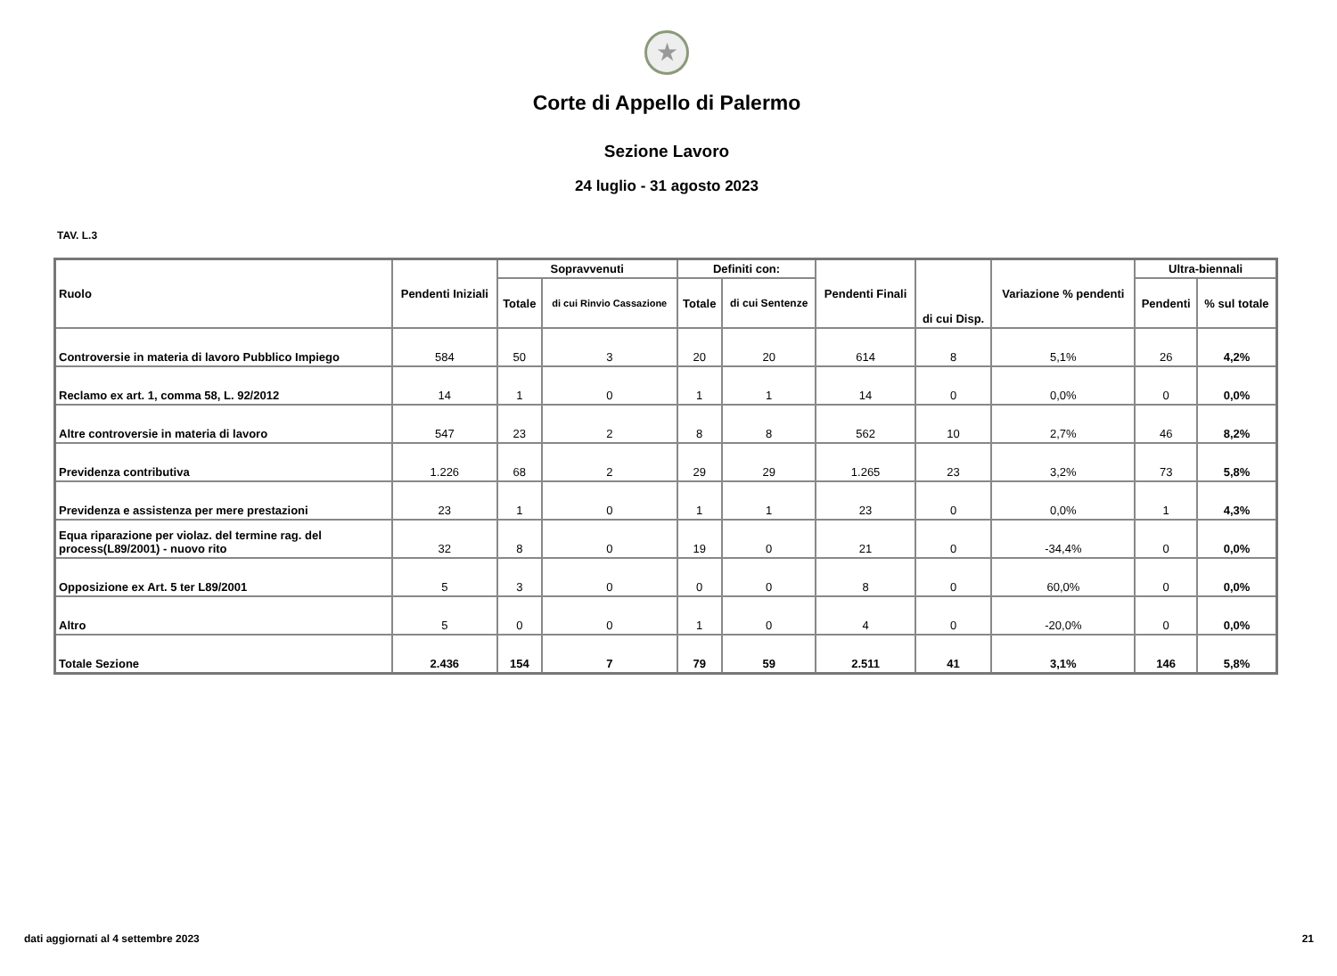★
Corte di Appello di Palermo
Sezione Lavoro
24 luglio - 31 agosto 2023
TAV. L.3
| Ruolo | Pendenti Iniziali | Sopravvenuti | | Definiti con: | | Pendenti Finali | di cui Disp. | Variazione % pendenti | Ultra-biennali | |
| --- | --- | --- | --- | --- | --- | --- | --- | --- | --- | --- |
| | | Totale | di cui Rinvio Cassazione | Totale | di cui Sentenze | | | | Pendenti | % sul totale |
| Controversie in materia di lavoro Pubblico Impiego | 584 | 50 | 3 | 20 | 20 | 614 | 8 | 5,1% | 26 | 4,2% |
| Reclamo ex art. 1, comma 58, L. 92/2012 | 14 | 1 | 0 | 1 | 1 | 14 | 0 | 0,0% | 0 | 0,0% |
| Altre controversie in materia di lavoro | 547 | 23 | 2 | 8 | 8 | 562 | 10 | 2,7% | 46 | 8,2% |
| Previdenza contributiva | 1.226 | 68 | 2 | 29 | 29 | 1.265 | 23 | 3,2% | 73 | 5,8% |
| Previdenza e assistenza per mere prestazioni | 23 | 1 | 0 | 1 | 1 | 23 | 0 | 0,0% | 1 | 4,3% |
| Equa riparazione per violaz. del termine rag. del process(L89/2001) - nuovo rito | 32 | 8 | 0 | 19 | 0 | 21 | 0 | -34,4% | 0 | 0,0% |
| Opposizione ex Art. 5 ter L89/2001 | 5 | 3 | 0 | 0 | 0 | 8 | 0 | 60,0% | 0 | 0,0% |
| Altro | 5 | 0 | 0 | 1 | 0 | 4 | 0 | -20,0% | 0 | 0,0% |
| Totale Sezione | 2.436 | 154 | 7 | 79 | 59 | 2.511 | 41 | 3,1% | 146 | 5,8% |
dati aggiornati al 4 settembre 2023 21